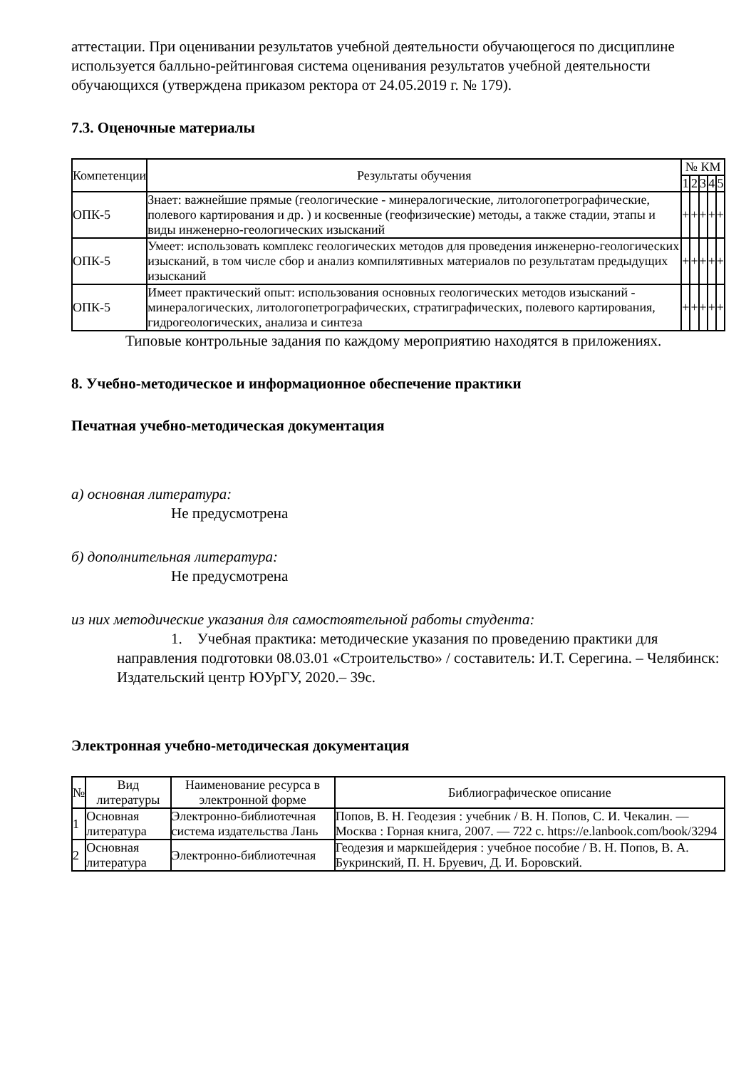аттестации. При оценивании результатов учебной деятельности обучающегося по дисциплине используется балльно-рейтинговая система оценивания результатов учебной деятельности обучающихся (утверждена приказом ректора от 24.05.2019 г. № 179).
7.3. Оценочные материалы
| Компетенции | Результаты обучения | № КМ | | | | |
| --- | --- | --- | --- | --- | --- | --- |
| | | 1 | 2 | 3 | 4 | 5 |
| ОПК-5 | Знает: важнейшие прямые (геологические - минералогические, литологопетрографические, полевого картирования и др. ) и косвенные (геофизические) методы, а также стадии, этапы и виды инженерно-геологических изысканий | + | + | + | + | + |
| ОПК-5 | Умеет: использовать комплекс геологических методов для проведения инженерно-геологических изысканий, в том числе сбор и анализ компилятивных материалов по результатам предыдущих изысканий | + | + | + | + | + |
| ОПК-5 | Имеет практический опыт: использования основных геологических методов изысканий - минералогических, литологопетрографических, стратиграфических, полевого картирования, гидрогеологических, анализа и синтеза | + | + | + | + | + |
Типовые контрольные задания по каждому мероприятию находятся в приложениях.
8. Учебно-методическое и информационное обеспечение практики
Печатная учебно-методическая документация
а) основная литература:
Не предусмотрена
б) дополнительная литература:
Не предусмотрена
из них методические указания для самостоятельной работы студента:
1. Учебная практика: методические указания по проведению практики для направления подготовки 08.03.01 «Строительство» / составитель: И.Т. Серегина. – Челябинск: Издательский центр ЮУрГУ, 2020.– 39с.
Электронная учебно-методическая документация
| № | Вид литературы | Наименование ресурса в электронной форме | Библиографическое описание |
| --- | --- | --- | --- |
| 1 | Основная литература | Электронно-библиотечная система издательства Лань | Попов, В. Н. Геодезия : учебник / В. Н. Попов, С. И. Чекалин. — Москва : Горная книга, 2007. — 722 с. https://e.lanbook.com/book/3294 |
| 2 | Основная литература | Электронно-библиотечная | Геодезия и маркшейдерия : учебное пособие / В. Н. Попов, В. А. Букринский, П. Н. Бруевич, Д. И. Боровский. |